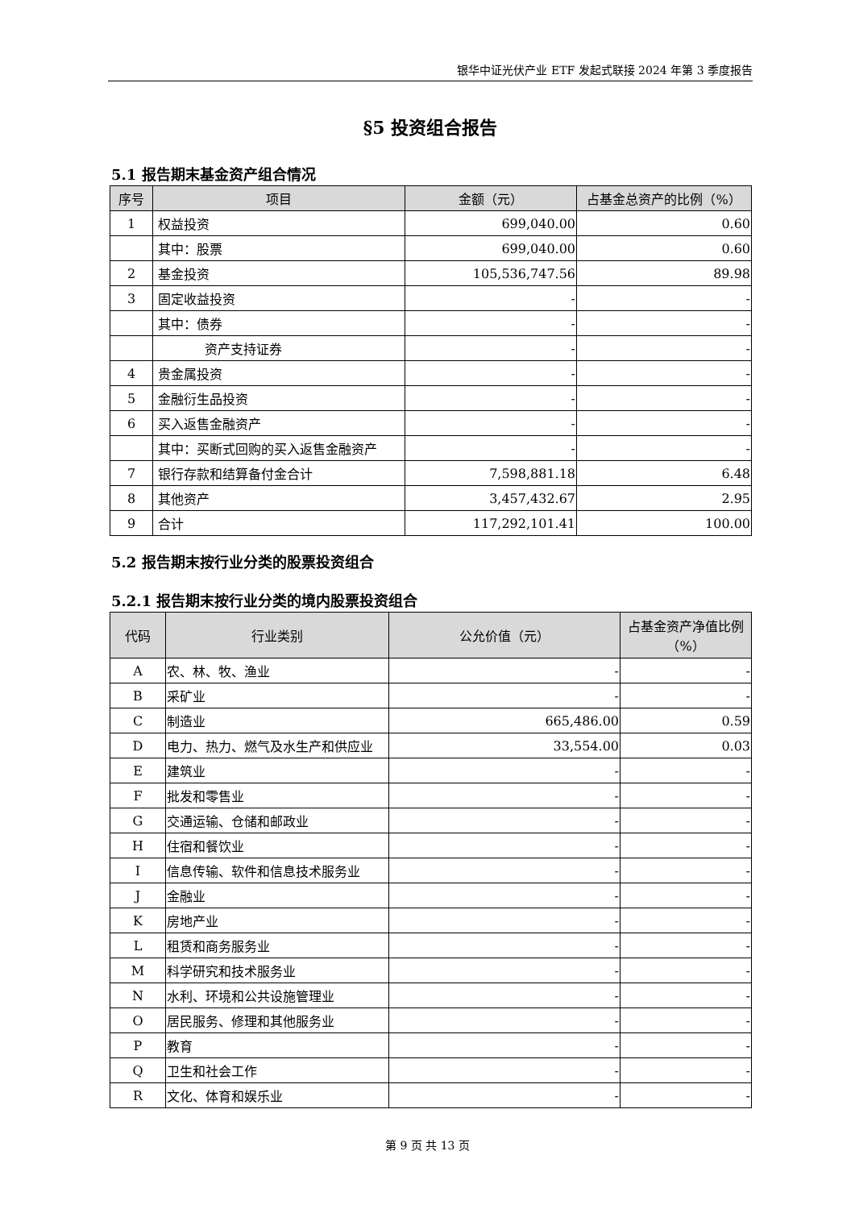银华中证光伏产业 ETF 发起式联接 2024 年第 3 季度报告
§5 投资组合报告
5.1 报告期末基金资产组合情况
| 序号 | 项目 | 金额（元） | 占基金总资产的比例（%） |
| --- | --- | --- | --- |
| 1 | 权益投资 | 699,040.00 | 0.60 |
| | 其中：股票 | 699,040.00 | 0.60 |
| 2 | 基金投资 | 105,536,747.56 | 89.98 |
| 3 | 固定收益投资 | - | - |
| | 其中：债券 | - | - |
| | 资产支持证券 | - | - |
| 4 | 贵金属投资 | - | - |
| 5 | 金融衍生品投资 | - | - |
| 6 | 买入返售金融资产 | - | - |
| | 其中：买断式回购的买入返售金融资产 | - | - |
| 7 | 银行存款和结算备付金合计 | 7,598,881.18 | 6.48 |
| 8 | 其他资产 | 3,457,432.67 | 2.95 |
| 9 | 合计 | 117,292,101.41 | 100.00 |
5.2 报告期末按行业分类的股票投资组合
5.2.1 报告期末按行业分类的境内股票投资组合
| 代码 | 行业类别 | 公允价值（元） | 占基金资产净值比例（%） |
| --- | --- | --- | --- |
| A | 农、林、牧、渔业 | - | - |
| B | 采矿业 | - | - |
| C | 制造业 | 665,486.00 | 0.59 |
| D | 电力、热力、燃气及水生产和供应业 | 33,554.00 | 0.03 |
| E | 建筑业 | - | - |
| F | 批发和零售业 | - | - |
| G | 交通运输、仓储和邮政业 | - | - |
| H | 住宿和餐饮业 | - | - |
| I | 信息传输、软件和信息技术服务业 | - | - |
| J | 金融业 | - | - |
| K | 房地产业 | - | - |
| L | 租赁和商务服务业 | - | - |
| M | 科学研究和技术服务业 | - | - |
| N | 水利、环境和公共设施管理业 | - | - |
| O | 居民服务、修理和其他服务业 | - | - |
| P | 教育 | - | - |
| Q | 卫生和社会工作 | - | - |
| R | 文化、体育和娱乐业 | - | - |
第 9 页 共 13 页